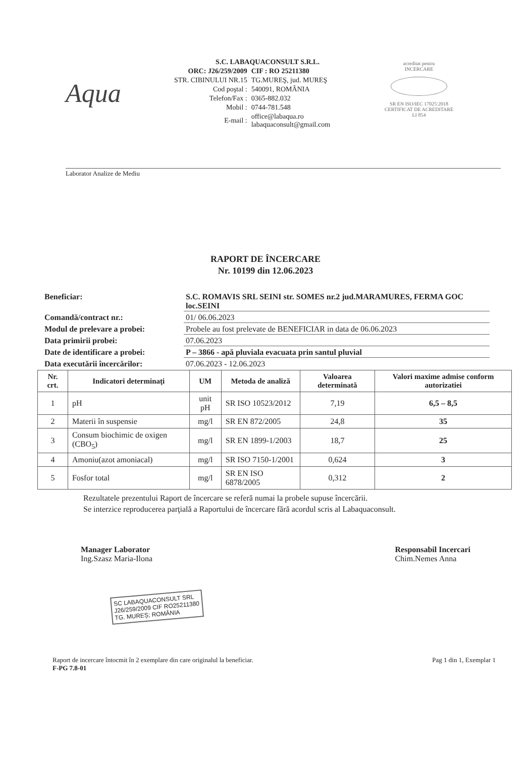Aqua
S.C. LABAQUACONSULT S.R.L.
| ORC: J26/259/2009 | CIF : RO 25211380 |
| STR. CIBINULUI NR.15 | TG.MUREŞ, jud. MUREŞ |
| Cod poştal : | 540091, ROMÂNIA |
| Telefon/Fax : | 0365-882.032 |
| Mobil : | 0744-781.548 |
| E-mail : | office@labaqua.ro labaquaconsult@gmail.com |
acreditat pentru
INCERCARE
SR EN ISO/IEC 17025:2018
CERTIFICAT DE ACREDITARE
LI 854
Laborator Analize de Mediu
RAPORT DE ÎNCERCARE
Nr. 10199 din 12.06.2023
| Beneficiar: | S.C. ROMAVIS SRL SEINI str. SOMES nr.2 jud.MARAMURES, FERMA GOC loc.SEINI |
| Comandă/contract nr.: | 01/ 06.06.2023 |
| Modul de prelevare a probei: | Probele au fost prelevate de BENEFICIAR in data de 06.06.2023 |
| Data primirii probei: | 07.06.2023 |
| Date de identificare a probei: | P – 3866 - apă pluviala evacuata prin santul pluvial |
| Data executării încercărilor: | 07.06.2023 - 12.06.2023 |
| Nr. crt. | Indicatori determinaţi | UM | Metoda de analiză | Valoarea determinată | Valori maxime admise conform autorizatiei |
| --- | --- | --- | --- | --- | --- |
| 1 | pH | unit pH | SR ISO 10523/2012 | 7,19 | 6,5 – 8,5 |
| 2 | Materii în suspensie | mg/l | SR EN 872/2005 | 24,8 | 35 |
| 3 | Consum biochimic de oxigen (CBO<sub>5</sub>) | mg/l | SR EN 1899-1/2003 | 18,7 | 25 |
| 4 | Amoniu(azot amoniacal) | mg/l | SR ISO 7150-1/2001 | 0,624 | 3 |
| 5 | Fosfor total | mg/l | SR EN ISO 6878/2005 | 0,312 | 2 |
Rezultatele prezentului Raport de încercare se referă numai la probele supuse încercării.
Se interzice reproducerea parţială a Raportului de încercare fără acordul scris al Labaquaconsult.
Manager Laborator
Ing.Szasz Maria-Ilona
SC LABAQUACONSULT SRL
J26/259/2009 CIF RO25211380
TG. MUREŞ; ROMÂNIA
Responsabil Incercari
Chim.Nemes Anna
Raport de incercare întocmit în 2 exemplare din care originalul la beneficiar.
F-PG 7.8-01
Pag 1 din 1, Exemplar 1